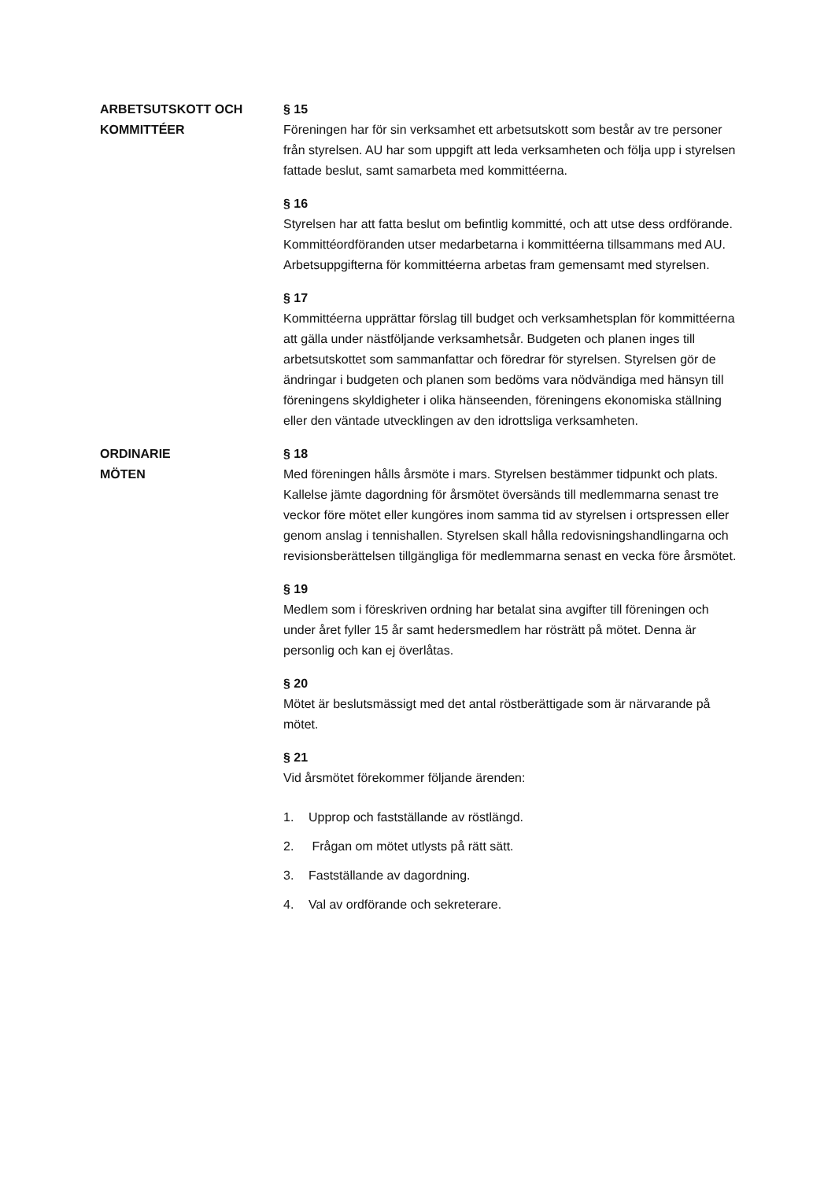ARBETSUTSKOTT OCH
KOMMITTÉER
§ 15
Föreningen har för sin verksamhet ett arbetsutskott som består av tre personer från styrelsen. AU har som uppgift att leda verksamheten och följa upp i styrelsen fattade beslut, samt samarbeta med kommittéerna.
§ 16
Styrelsen har att fatta beslut om befintlig kommitté, och att utse dess ordförande. Kommittéordföranden utser medarbetarna i kommittéerna tillsammans med AU. Arbetsuppgifterna för kommittéerna arbetas fram gemensamt med styrelsen.
§ 17
Kommittéerna upprättar förslag till budget och verksamhetsplan för kommittéerna att gälla under nästföljande verksamhetsår. Budgeten och planen inges till arbetsutskottet som sammanfattar och föredrar för styrelsen. Styrelsen gör de ändringar i budgeten och planen som bedöms vara nödvändiga med hänsyn till föreningens skyldigheter i olika hänseenden, föreningens ekonomiska ställning eller den väntade utvecklingen av den idrottsliga verksamheten.
ORDINARIE
MÖTEN
§ 18
Med föreningen hålls årsmöte i mars. Styrelsen bestämmer tidpunkt och plats. Kallelse jämte dagordning för årsmötet översänds till medlemmarna senast tre veckor före mötet eller kungöres inom samma tid av styrelsen i ortspressen eller genom anslag i tennishallen. Styrelsen skall hålla redovisningshandlingarna och revisionsberättelsen tillgängliga för medlemmarna senast en vecka före årsmötet.
§ 19
Medlem som i föreskriven ordning har betalat sina avgifter till föreningen och under året fyller 15 år samt hedersmedlem har rösträtt på mötet. Denna är personlig och kan ej överlåtas.
§ 20
Mötet är beslutsmässigt med det antal röstberättigade som är närvarande på mötet.
§ 21
Vid årsmötet förekommer följande ärenden:
1. Upprop och fastställande av röstlängd.
2. Frågan om mötet utlysts på rätt sätt.
3. Fastställande av dagordning.
4. Val av ordförande och sekreterare.